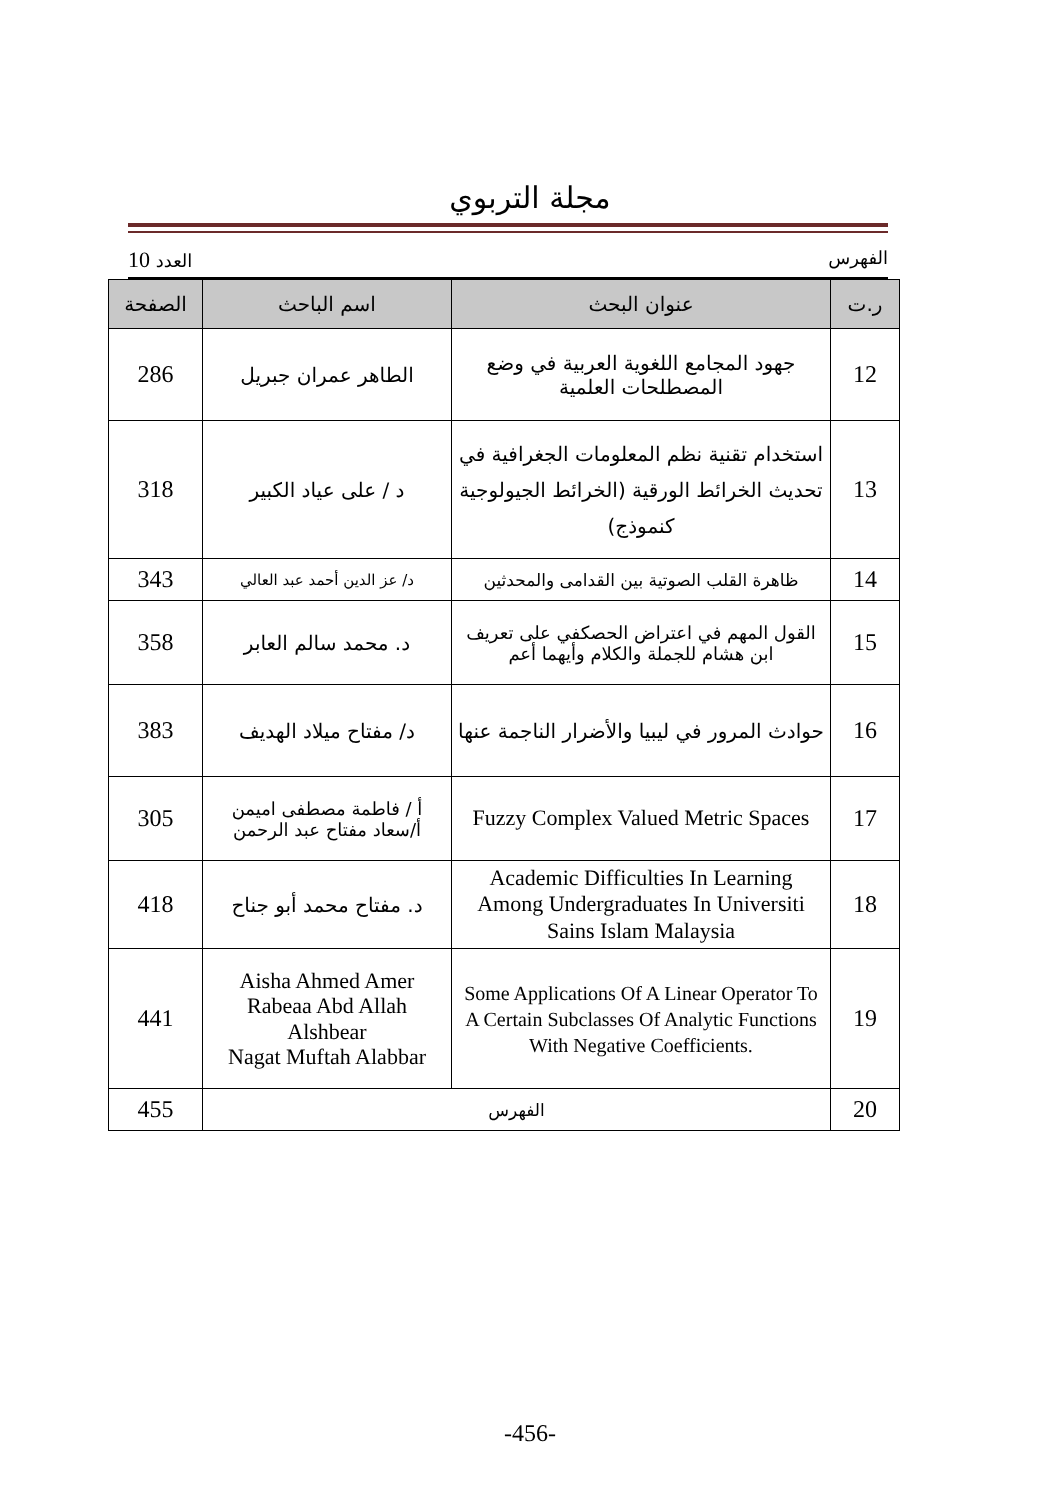مجلة التربوي
الفهرس العدد 10
| ر.ت | عنوان البحث | اسم الباحث | الصفحة |
| --- | --- | --- | --- |
| 12 | جهود المجامع اللغوية العربية في وضع المصطلحات العلمية | الطاهر عمران جبريل | 286 |
| 13 | استخدام تقنية نظم المعلومات الجغرافية في تحديث الخرائط الورقية (الخرائط الجيولوجية كنموذج) | د / على عياد الكبير | 318 |
| 14 | ظاهرة القلب الصوتية بين القدامى والمحدثين | د/ عز الدين أحمد عبد العالي | 343 |
| 15 | القول المهم في اعتراض الحصكفي على تعريف ابن هشام للجملة والكلام وأيهما أعم | د. محمد سالم العابر | 358 |
| 16 | حوادث المرور في ليبيا والأضرار الناجمة عنها | د/ مفتاح ميلاد الهديف | 383 |
| 17 | Fuzzy Complex Valued Metric Spaces | أ / فاطمة مصطفى اميمن أ/سعاد مفتاح عبد الرحمن | 305 |
| 18 | Academic Difficulties In Learning Among Undergraduates In Universiti Sains Islam Malaysia | د. مفتاح محمد أبو جناح | 418 |
| 19 | Some Applications Of A Linear Operator To A Certain Subclasses Of Analytic Functions With Negative Coefficients. | Aisha Ahmed Amer Rabeaa Abd Allah Alshbear Nagat Muftah Alabbar | 441 |
| 20 | الفهرس | | 455 |
-456-